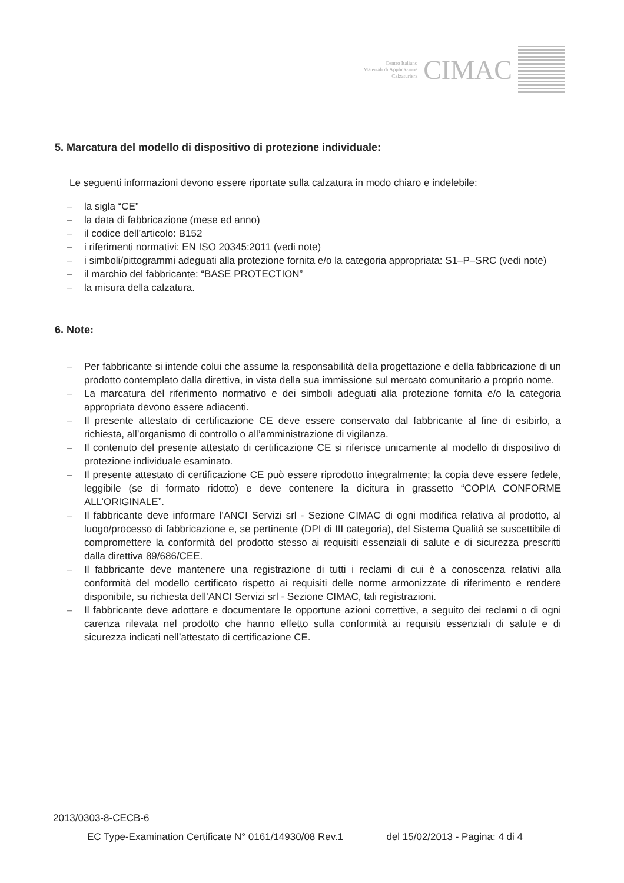Centro Italiano
Materiali di Applicazione
Calzaturiera
CIMAC
5. Marcatura del modello di dispositivo di protezione individuale:
Le seguenti informazioni devono essere riportate sulla calzatura in modo chiaro e indelebile:
– la sigla “CE”
– la data di fabbricazione (mese ed anno)
– il codice dell’articolo: B152
– i riferimenti normativi: EN ISO 20345:2011 (vedi note)
– i simboli/pittogrammi adeguati alla protezione fornita e/o la categoria appropriata: S1–P–SRC (vedi note)
– il marchio del fabbricante: “BASE PROTECTION”
– la misura della calzatura.
6. Note:
– Per fabbricante si intende colui che assume la responsabilità della progettazione e della fabbricazione di un prodotto contemplato dalla direttiva, in vista della sua immissione sul mercato comunitario a proprio nome.
– La marcatura del riferimento normativo e dei simboli adeguati alla protezione fornita e/o la categoria appropriata devono essere adiacenti.
– Il presente attestato di certificazione CE deve essere conservato dal fabbricante al fine di esibirlo, a richiesta, all’organismo di controllo o all’amministrazione di vigilanza.
– Il contenuto del presente attestato di certificazione CE si riferisce unicamente al modello di dispositivo di protezione individuale esaminato.
– Il presente attestato di certificazione CE può essere riprodotto integralmente; la copia deve essere fedele, leggibile (se di formato ridotto) e deve contenere la dicitura in grassetto “COPIA CONFORME ALL’ORIGINALE”.
– Il fabbricante deve informare l’ANCI Servizi srl - Sezione CIMAC di ogni modifica relativa al prodotto, al luogo/processo di fabbricazione e, se pertinente (DPI di III categoria), del Sistema Qualità se suscettibile di compromettere la conformità del prodotto stesso ai requisiti essenziali di salute e di sicurezza prescritti dalla direttiva 89/686/CEE.
– Il fabbricante deve mantenere una registrazione di tutti i reclami di cui è a conoscenza relativi alla conformità del modello certificato rispetto ai requisiti delle norme armonizzate di riferimento e rendere disponibile, su richiesta dell’ANCI Servizi srl - Sezione CIMAC, tali registrazioni.
– Il fabbricante deve adottare e documentare le opportune azioni correttive, a seguito dei reclami o di ogni carenza rilevata nel prodotto che hanno effetto sulla conformità ai requisiti essenziali di salute e di sicurezza indicati nell’attestato di certificazione CE.
2013/0303-8-CECB-6
EC Type-Examination Certificate N° 0161/14930/08 Rev.1 del 15/02/2013 - Pagina: 4 di 4